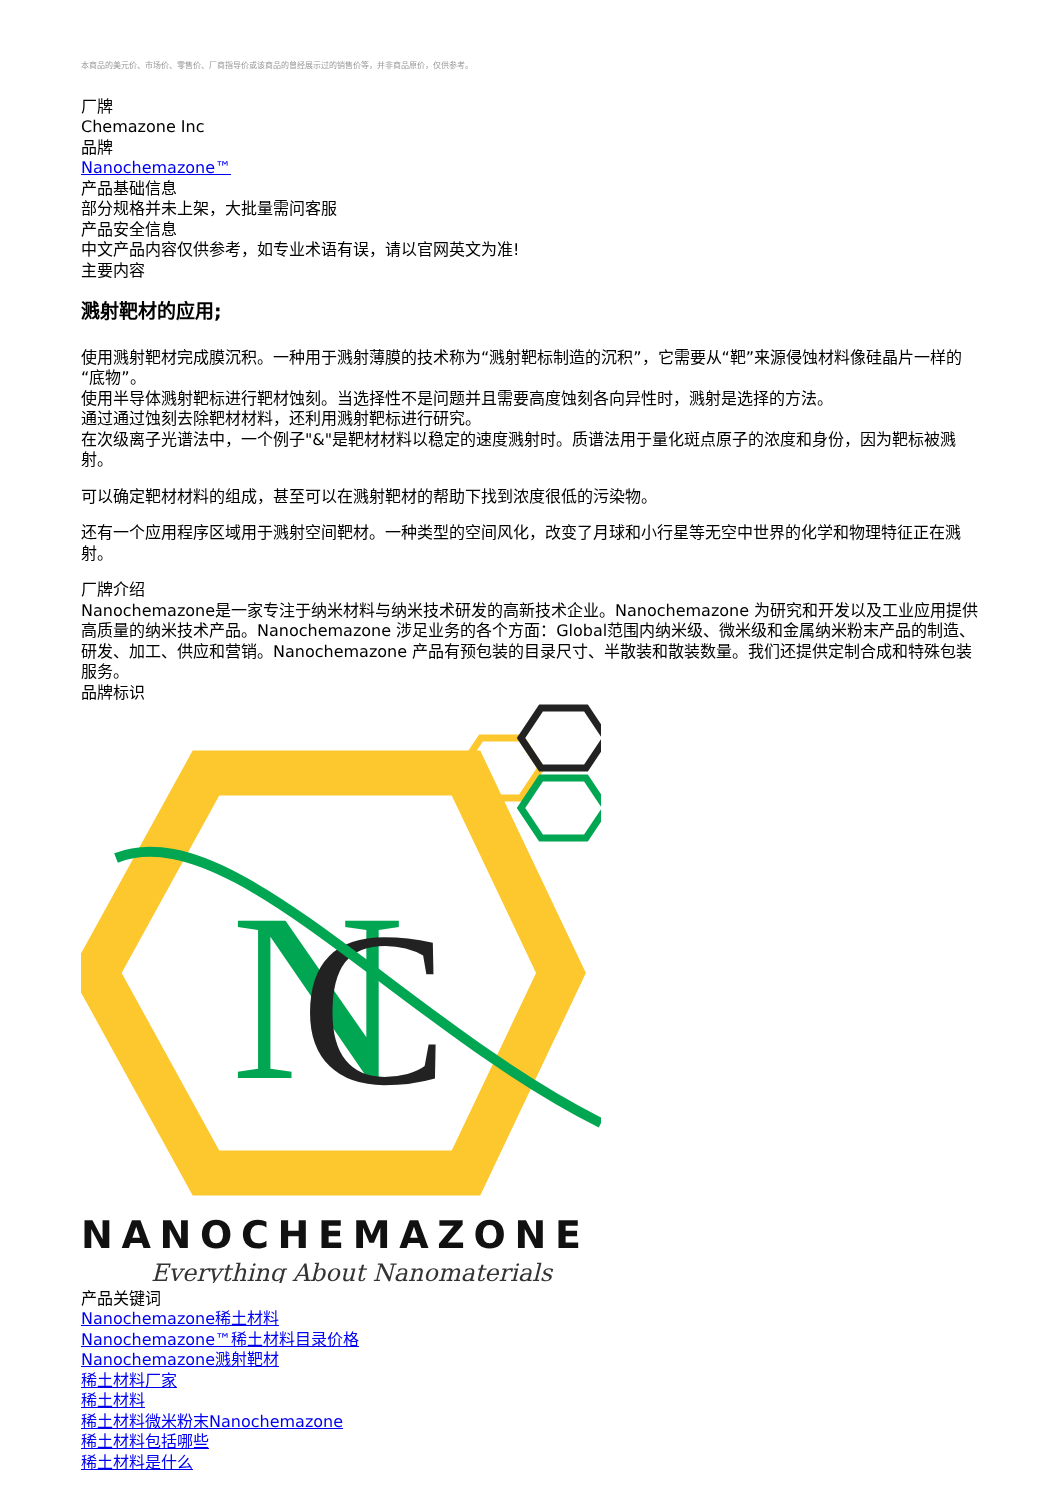本商品的美元价、市场价、零售价、厂商指导价或该商品的曾经展示过的销售价等，并非商品原价，仅供参考。
厂牌
Chemazone Inc
品牌
Nanochemazone™
产品基础信息
部分规格并未上架，大批量需问客服
产品安全信息
中文产品内容仅供参考，如专业术语有误，请以官网英文为准!
主要内容
溅射靶材的应用;
使用溅射靶材完成膜沉积。一种用于溅射薄膜的技术称为“溅射靶标制造的沉积”，它需要从“靶”来源侵蚀材料像硅晶片一样的“底物”。
使用半导体溅射靶标进行靶材蚀刻。当选择性不是问题并且需要高度蚀刻各向异性时，溅射是选择的方法。
通过通过蚀刻去除靶材材料，还利用溅射靶标进行研究。
在次级离子光谱法中，一个例子"&"是靶材材料以稳定的速度溅射时。质谱法用于量化斑点原子的浓度和身份，因为靶标被溅射。
可以确定靶材材料的组成，甚至可以在溅射靶材的帮助下找到浓度很低的污染物。
还有一个应用程序区域用于溅射空间靶材。一种类型的空间风化，改变了月球和小行星等无空中世界的化学和物理特征正在溅射。
厂牌介绍
Nanochemazone是一家专注于纳米材料与纳米技术研发的高新技术企业。Nanochemazone 为研究和开发以及工业应用提供高质量的纳米技术产品。Nanochemazone 涉足业务的各个方面：Global范围内纳米级、微米级和金属纳米粉末产品的制造、研发、加工、供应和营销。Nanochemazone 产品有预包装的目录尺寸、半散装和散装数量。我们还提供定制合成和特殊包装服务。
品牌标识
N
C
NANOCHEMAZONE
Everything About Nanomaterials
产品关键词
Nanochemazone稀土材料
Nanochemazone™稀土材料目录价格
Nanochemazone溅射靶材
稀土材料厂家
稀土材料
稀土材料微米粉末Nanochemazone
稀土材料包括哪些
稀土材料是什么